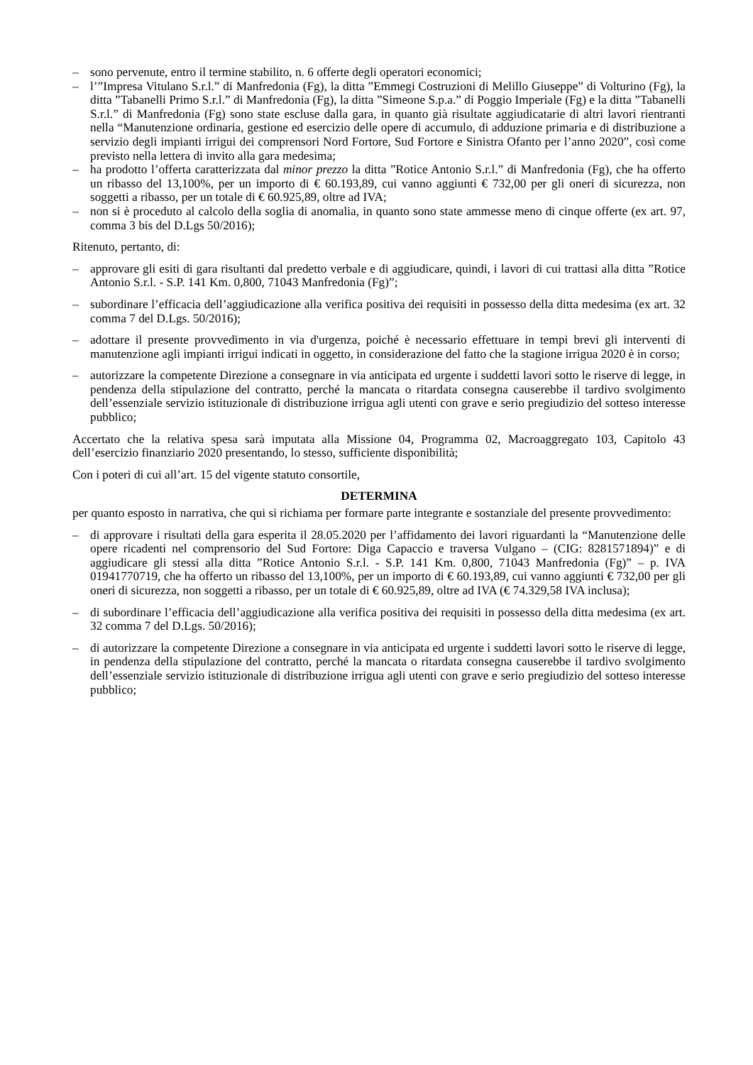– sono pervenute, entro il termine stabilito, n. 6 offerte degli operatori economici;
– l’”Impresa Vitulano S.r.l.” di Manfredonia (Fg), la ditta ”Emmegi Costruzioni di Melillo Giuseppe” di Volturino (Fg), la ditta ”Tabanelli Primo S.r.l.” di Manfredonia (Fg), la ditta ”Simeone S.p.a.” di Poggio Imperiale (Fg) e la ditta ”Tabanelli S.r.l.” di Manfredonia (Fg) sono state escluse dalla gara, in quanto già risultate aggiudicatarie di altri lavori rientranti nella “Manutenzione ordinaria, gestione ed esercizio delle opere di accumulo, di adduzione primaria e di distribuzione a servizio degli impianti irrigui dei comprensori Nord Fortore, Sud Fortore e Sinistra Ofanto per l’anno 2020”, così come previsto nella lettera di invito alla gara medesima;
– ha prodotto l’offerta caratterizzata dal minor prezzo la ditta ”Rotice Antonio S.r.l.” di Manfredonia (Fg), che ha offerto un ribasso del 13,100%, per un importo di € 60.193,89, cui vanno aggiunti € 732,00 per gli oneri di sicurezza, non soggetti a ribasso, per un totale di € 60.925,89, oltre ad IVA;
– non si è proceduto al calcolo della soglia di anomalia, in quanto sono state ammesse meno di cinque offerte (ex art. 97, comma 3 bis del D.Lgs 50/2016);
Ritenuto, pertanto, di:
– approvare gli esiti di gara risultanti dal predetto verbale e di aggiudicare, quindi, i lavori di cui trattasi alla ditta ”Rotice Antonio S.r.l. - S.P. 141 Km. 0,800, 71043 Manfredonia (Fg)”;
– subordinare l’efficacia dell’aggiudicazione alla verifica positiva dei requisiti in possesso della ditta medesima (ex art. 32 comma 7 del D.Lgs. 50/2016);
– adottare il presente provvedimento in via d'urgenza, poiché è necessario effettuare in tempi brevi gli interventi di manutenzione agli impianti irrigui indicati in oggetto, in considerazione del fatto che la stagione irrigua 2020 è in corso;
– autorizzare la competente Direzione a consegnare in via anticipata ed urgente i suddetti lavori sotto le riserve di legge, in pendenza della stipulazione del contratto, perché la mancata o ritardata consegna causerebbe il tardivo svolgimento dell’essenziale servizio istituzionale di distribuzione irrigua agli utenti con grave e serio pregiudizio del sotteso interesse pubblico;
Accertato che la relativa spesa sarà imputata alla Missione 04, Programma 02, Macroaggregato 103, Capitolo 43 dell’esercizio finanziario 2020 presentando, lo stesso, sufficiente disponibilità;
Con i poteri di cui all’art. 15 del vigente statuto consortile,
DETERMINA
per quanto esposto in narrativa, che qui si richiama per formare parte integrante e sostanziale del presente provvedimento:
– di approvare i risultati della gara esperita il 28.05.2020 per l’affidamento dei lavori riguardanti la “Manutenzione delle opere ricadenti nel comprensorio del Sud Fortore: Diga Capaccio e traversa Vulgano – (CIG: 8281571894)” e di aggiudicare gli stessi alla ditta ”Rotice Antonio S.r.l. - S.P. 141 Km. 0,800, 71043 Manfredonia (Fg)” – p. IVA 01941770719, che ha offerto un ribasso del 13,100%, per un importo di € 60.193,89, cui vanno aggiunti € 732,00 per gli oneri di sicurezza, non soggetti a ribasso, per un totale di € 60.925,89, oltre ad IVA (€ 74.329,58 IVA inclusa);
– di subordinare l’efficacia dell’aggiudicazione alla verifica positiva dei requisiti in possesso della ditta medesima (ex art. 32 comma 7 del D.Lgs. 50/2016);
– di autorizzare la competente Direzione a consegnare in via anticipata ed urgente i suddetti lavori sotto le riserve di legge, in pendenza della stipulazione del contratto, perché la mancata o ritardata consegna causerebbe il tardivo svolgimento dell’essenziale servizio istituzionale di distribuzione irrigua agli utenti con grave e serio pregiudizio del sotteso interesse pubblico;